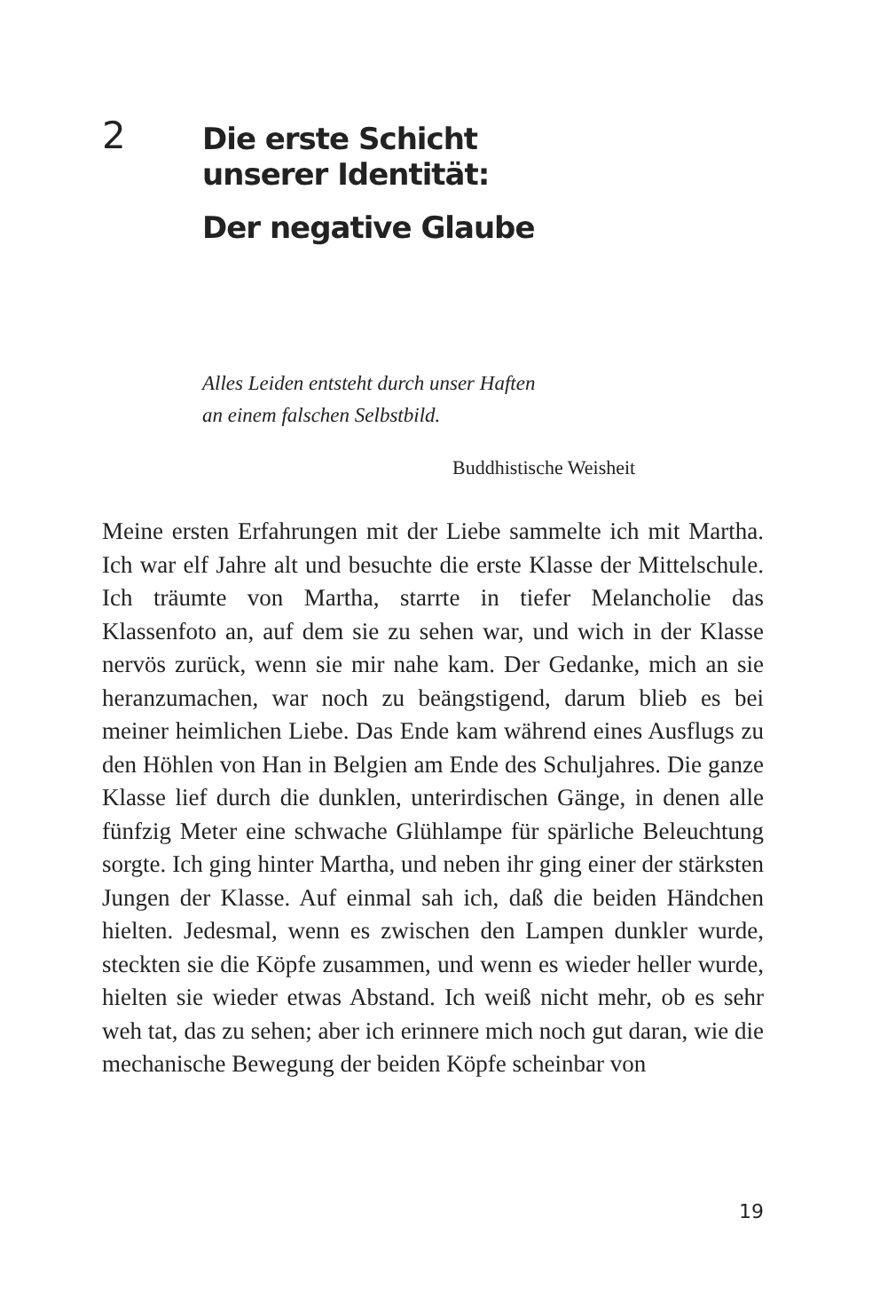2
Die erste Schicht
unserer Identität:
Der negative Glaube
Alles Leiden entsteht durch unser Haften
an einem falschen Selbstbild.
Buddhistische Weisheit
Meine ersten Erfahrungen mit der Liebe sammelte ich mit Martha. Ich war elf Jahre alt und besuchte die erste Klasse der Mittelschule. Ich träumte von Martha, starrte in tiefer Melancholie das Klassenfoto an, auf dem sie zu sehen war, und wich in der Klasse nervös zurück, wenn sie mir nahe kam. Der Gedanke, mich an sie heranzumachen, war noch zu beängstigend, darum blieb es bei meiner heimlichen Liebe. Das Ende kam während eines Ausflugs zu den Höhlen von Han in Belgien am Ende des Schuljahres. Die ganze Klasse lief durch die dunklen, unterirdischen Gänge, in denen alle fünfzig Meter eine schwache Glühlampe für spärliche Beleuchtung sorgte. Ich ging hinter Martha, und neben ihr ging einer der stärksten Jungen der Klasse. Auf einmal sah ich, daß die beiden Händchen hielten. Jedesmal, wenn es zwischen den Lampen dunkler wurde, steckten sie die Köpfe zusammen, und wenn es wieder heller wurde, hielten sie wieder etwas Abstand. Ich weiß nicht mehr, ob es sehr weh tat, das zu sehen; aber ich erinnere mich noch gut daran, wie die mechanische Bewegung der beiden Köpfe scheinbar von
19